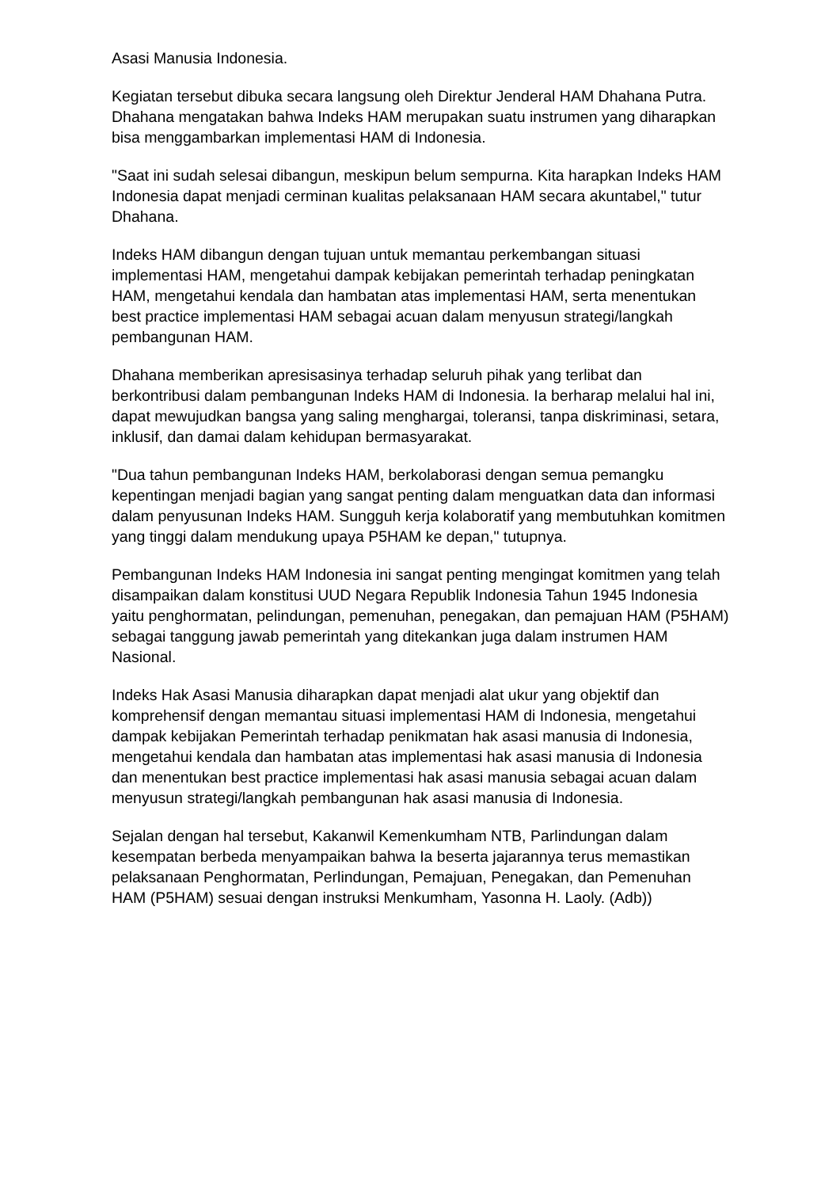Asasi Manusia Indonesia.
Kegiatan tersebut dibuka secara langsung oleh Direktur Jenderal HAM Dhahana Putra. Dhahana mengatakan bahwa Indeks HAM merupakan suatu instrumen yang diharapkan bisa menggambarkan implementasi HAM di Indonesia.
"Saat ini sudah selesai dibangun, meskipun belum sempurna. Kita harapkan Indeks HAM Indonesia dapat menjadi cerminan kualitas pelaksanaan HAM secara akuntabel," tutur Dhahana.
Indeks HAM dibangun dengan tujuan untuk memantau perkembangan situasi implementasi HAM, mengetahui dampak kebijakan pemerintah terhadap peningkatan HAM, mengetahui kendala dan hambatan atas implementasi HAM, serta menentukan best practice implementasi HAM sebagai acuan dalam menyusun strategi/langkah pembangunan HAM.
Dhahana memberikan apresisasinya terhadap seluruh pihak yang terlibat dan berkontribusi dalam pembangunan Indeks HAM di Indonesia. Ia berharap melalui hal ini, dapat mewujudkan bangsa yang saling menghargai, toleransi, tanpa diskriminasi, setara, inklusif, dan damai dalam kehidupan bermasyarakat.
"Dua tahun pembangunan Indeks HAM, berkolaborasi dengan semua pemangku kepentingan menjadi bagian yang sangat penting dalam menguatkan data dan informasi dalam penyusunan Indeks HAM. Sungguh kerja kolaboratif yang membutuhkan komitmen yang tinggi dalam mendukung upaya P5HAM ke depan," tutupnya.
Pembangunan Indeks HAM Indonesia ini sangat penting mengingat komitmen yang telah disampaikan dalam konstitusi UUD Negara Republik Indonesia Tahun 1945 Indonesia yaitu penghormatan, pelindungan, pemenuhan, penegakan, dan pemajuan HAM (P5HAM) sebagai tanggung jawab pemerintah yang ditekankan juga dalam instrumen HAM Nasional.
Indeks Hak Asasi Manusia diharapkan dapat menjadi alat ukur yang objektif dan komprehensif dengan memantau situasi implementasi HAM di Indonesia, mengetahui dampak kebijakan Pemerintah terhadap penikmatan hak asasi manusia di Indonesia, mengetahui kendala dan hambatan atas implementasi hak asasi manusia di Indonesia dan menentukan best practice implementasi hak asasi manusia sebagai acuan dalam menyusun strategi/langkah pembangunan hak asasi manusia di Indonesia.
Sejalan dengan hal tersebut, Kakanwil Kemenkumham NTB, Parlindungan dalam kesempatan berbeda menyampaikan bahwa Ia beserta jajarannya terus memastikan pelaksanaan Penghormatan, Perlindungan, Pemajuan, Penegakan, dan Pemenuhan HAM (P5HAM) sesuai dengan instruksi Menkumham, Yasonna H. Laoly. (Adb))